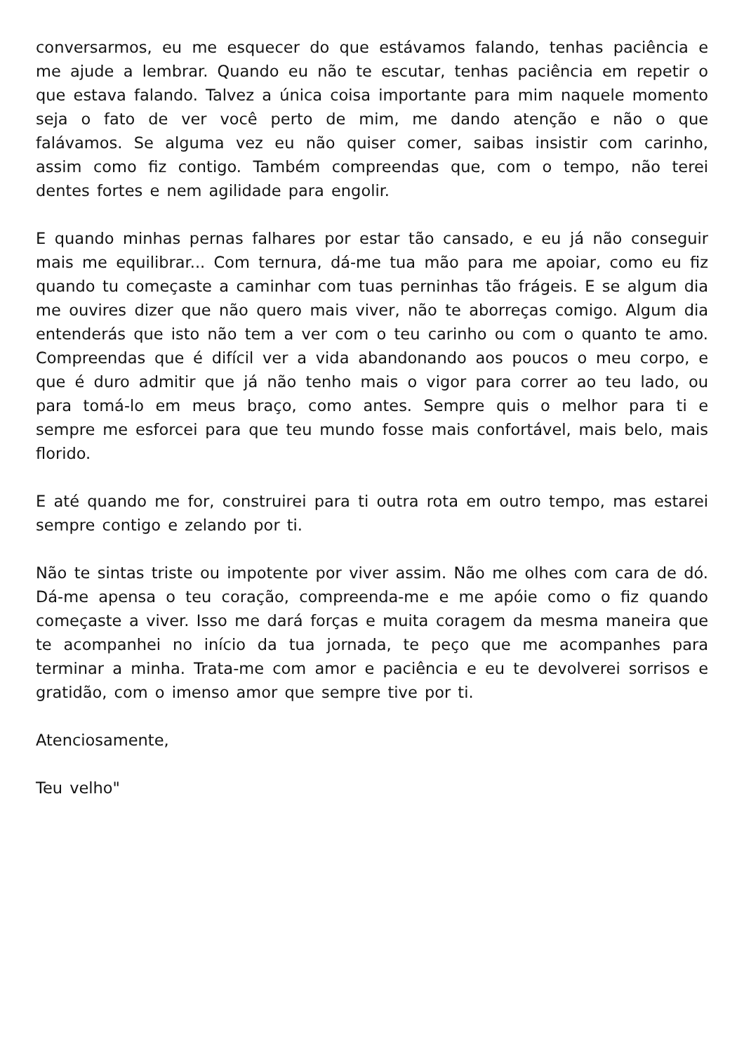conversarmos, eu me esquecer do que estávamos falando, tenhas paciência e me ajude a lembrar. Quando eu não te escutar, tenhas paciência em repetir o que estava falando. Talvez a única coisa importante para mim naquele momento seja o fato de ver você perto de mim, me dando atenção e não o que falávamos. Se alguma vez eu não quiser comer, saibas insistir com carinho, assim como fiz contigo. Também compreendas que, com o tempo, não terei dentes fortes e nem agilidade para engolir.
E quando minhas pernas falhares por estar tão cansado, e eu já não conseguir mais me equilibrar... Com ternura, dá-me tua mão para me apoiar, como eu fiz quando tu começaste a caminhar com tuas perninhas tão frágeis. E se algum dia me ouvires dizer que não quero mais viver, não te aborreças comigo. Algum dia entenderás que isto não tem a ver com o teu carinho ou com o quanto te amo. Compreendas que é difícil ver a vida abandonando aos poucos o meu corpo, e que é duro admitir que já não tenho mais o vigor para correr ao teu lado, ou para tomá-lo em meus braço, como antes. Sempre quis o melhor para ti e sempre me esforcei para que teu mundo fosse mais confortável, mais belo, mais florido.
E até quando me for, construirei para ti outra rota em outro tempo, mas estarei sempre contigo e zelando por ti.
Não te sintas triste ou impotente por viver assim. Não me olhes com cara de dó. Dá-me apensa o teu coração, compreenda-me e me apóie como o fiz quando começaste a viver. Isso me dará forças e muita coragem da mesma maneira que te acompanhei no início da tua jornada, te peço que me acompanhes para terminar a minha. Trata-me com amor e paciência e eu te devolverei sorrisos e gratidão, com o imenso amor que sempre tive por ti.
Atenciosamente,
Teu velho"